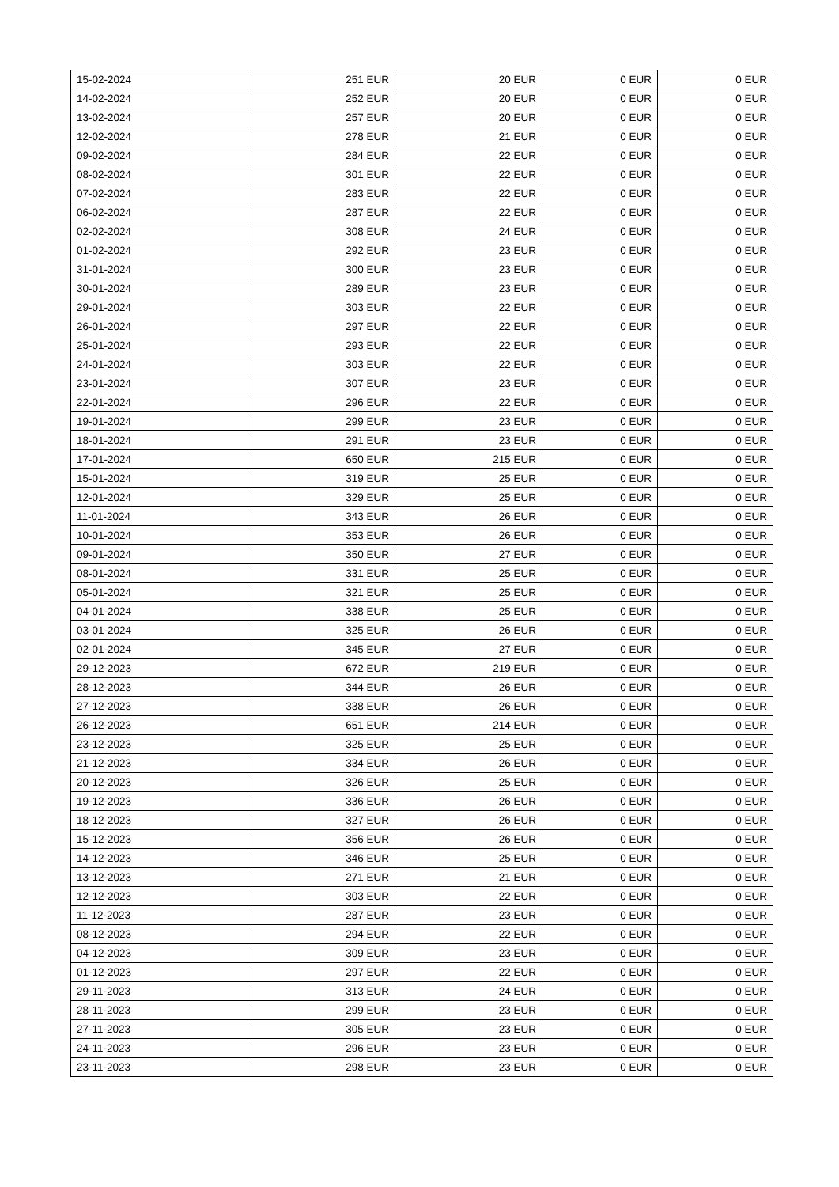| 15-02-2024 | 251 EUR | 20 EUR | 0 EUR | 0 EUR |
| 14-02-2024 | 252 EUR | 20 EUR | 0 EUR | 0 EUR |
| 13-02-2024 | 257 EUR | 20 EUR | 0 EUR | 0 EUR |
| 12-02-2024 | 278 EUR | 21 EUR | 0 EUR | 0 EUR |
| 09-02-2024 | 284 EUR | 22 EUR | 0 EUR | 0 EUR |
| 08-02-2024 | 301 EUR | 22 EUR | 0 EUR | 0 EUR |
| 07-02-2024 | 283 EUR | 22 EUR | 0 EUR | 0 EUR |
| 06-02-2024 | 287 EUR | 22 EUR | 0 EUR | 0 EUR |
| 02-02-2024 | 308 EUR | 24 EUR | 0 EUR | 0 EUR |
| 01-02-2024 | 292 EUR | 23 EUR | 0 EUR | 0 EUR |
| 31-01-2024 | 300 EUR | 23 EUR | 0 EUR | 0 EUR |
| 30-01-2024 | 289 EUR | 23 EUR | 0 EUR | 0 EUR |
| 29-01-2024 | 303 EUR | 22 EUR | 0 EUR | 0 EUR |
| 26-01-2024 | 297 EUR | 22 EUR | 0 EUR | 0 EUR |
| 25-01-2024 | 293 EUR | 22 EUR | 0 EUR | 0 EUR |
| 24-01-2024 | 303 EUR | 22 EUR | 0 EUR | 0 EUR |
| 23-01-2024 | 307 EUR | 23 EUR | 0 EUR | 0 EUR |
| 22-01-2024 | 296 EUR | 22 EUR | 0 EUR | 0 EUR |
| 19-01-2024 | 299 EUR | 23 EUR | 0 EUR | 0 EUR |
| 18-01-2024 | 291 EUR | 23 EUR | 0 EUR | 0 EUR |
| 17-01-2024 | 650 EUR | 215 EUR | 0 EUR | 0 EUR |
| 15-01-2024 | 319 EUR | 25 EUR | 0 EUR | 0 EUR |
| 12-01-2024 | 329 EUR | 25 EUR | 0 EUR | 0 EUR |
| 11-01-2024 | 343 EUR | 26 EUR | 0 EUR | 0 EUR |
| 10-01-2024 | 353 EUR | 26 EUR | 0 EUR | 0 EUR |
| 09-01-2024 | 350 EUR | 27 EUR | 0 EUR | 0 EUR |
| 08-01-2024 | 331 EUR | 25 EUR | 0 EUR | 0 EUR |
| 05-01-2024 | 321 EUR | 25 EUR | 0 EUR | 0 EUR |
| 04-01-2024 | 338 EUR | 25 EUR | 0 EUR | 0 EUR |
| 03-01-2024 | 325 EUR | 26 EUR | 0 EUR | 0 EUR |
| 02-01-2024 | 345 EUR | 27 EUR | 0 EUR | 0 EUR |
| 29-12-2023 | 672 EUR | 219 EUR | 0 EUR | 0 EUR |
| 28-12-2023 | 344 EUR | 26 EUR | 0 EUR | 0 EUR |
| 27-12-2023 | 338 EUR | 26 EUR | 0 EUR | 0 EUR |
| 26-12-2023 | 651 EUR | 214 EUR | 0 EUR | 0 EUR |
| 23-12-2023 | 325 EUR | 25 EUR | 0 EUR | 0 EUR |
| 21-12-2023 | 334 EUR | 26 EUR | 0 EUR | 0 EUR |
| 20-12-2023 | 326 EUR | 25 EUR | 0 EUR | 0 EUR |
| 19-12-2023 | 336 EUR | 26 EUR | 0 EUR | 0 EUR |
| 18-12-2023 | 327 EUR | 26 EUR | 0 EUR | 0 EUR |
| 15-12-2023 | 356 EUR | 26 EUR | 0 EUR | 0 EUR |
| 14-12-2023 | 346 EUR | 25 EUR | 0 EUR | 0 EUR |
| 13-12-2023 | 271 EUR | 21 EUR | 0 EUR | 0 EUR |
| 12-12-2023 | 303 EUR | 22 EUR | 0 EUR | 0 EUR |
| 11-12-2023 | 287 EUR | 23 EUR | 0 EUR | 0 EUR |
| 08-12-2023 | 294 EUR | 22 EUR | 0 EUR | 0 EUR |
| 04-12-2023 | 309 EUR | 23 EUR | 0 EUR | 0 EUR |
| 01-12-2023 | 297 EUR | 22 EUR | 0 EUR | 0 EUR |
| 29-11-2023 | 313 EUR | 24 EUR | 0 EUR | 0 EUR |
| 28-11-2023 | 299 EUR | 23 EUR | 0 EUR | 0 EUR |
| 27-11-2023 | 305 EUR | 23 EUR | 0 EUR | 0 EUR |
| 24-11-2023 | 296 EUR | 23 EUR | 0 EUR | 0 EUR |
| 23-11-2023 | 298 EUR | 23 EUR | 0 EUR | 0 EUR |